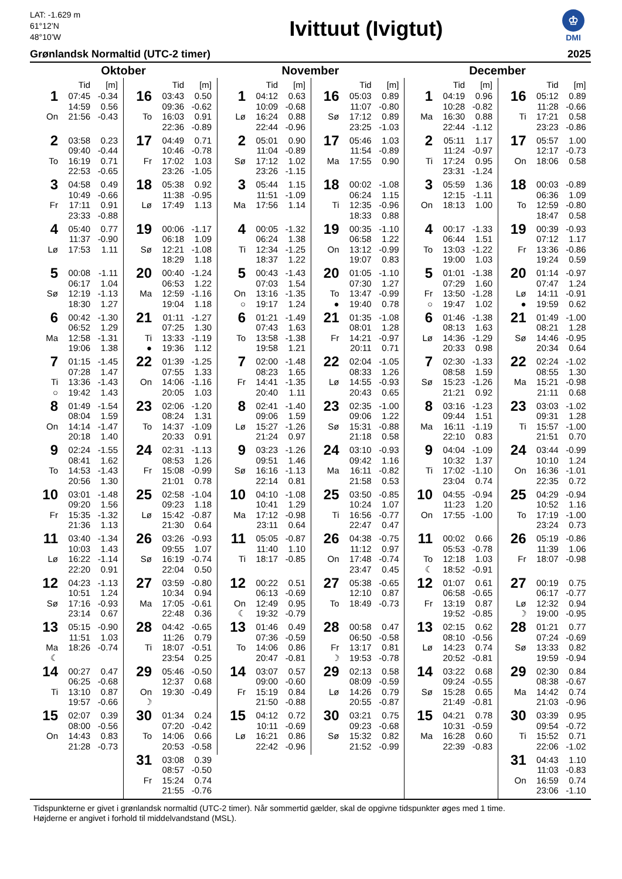LAT: -1.629 m
61°12’N
48°10’W
Ivittuut (Ivigtut)
♔
DMI
Grønlandsk Normaltid (UTC-2 timer) 2025
Oktober
| | Tid | [m] |
| --- | --- | --- |
| 1 | 07:45 | -0.34 |
| | 14:59 | 0.56 |
| On | 21:56 | -0.43 |
| 2 | 03:58 | 0.23 |
| | 09:40 | -0.44 |
| To | 16:19 | 0.71 |
| | 22:53 | -0.65 |
| 3 | 04:58 | 0.49 |
| | 10:49 | -0.66 |
| Fr | 17:11 | 0.91 |
| | 23:33 | -0.88 |
| 4 | 05:40 | 0.77 |
| | 11:37 | -0.90 |
| Lø | 17:53 | 1.11 |
| 5 | 00:08 | -1.11 |
| | 06:17 | 1.04 |
| Sø | 12:19 | -1.13 |
| | 18:30 | 1.27 |
| 6 | 00:42 | -1.30 |
| | 06:52 | 1.29 |
| Ma | 12:58 | -1.31 |
| | 19:06 | 1.38 |
| 7 | 01:15 | -1.45 |
| | 07:28 | 1.47 |
| Ti | 13:36 | -1.43 |
| ○ | 19:42 | 1.43 |
| 8 | 01:49 | -1.54 |
| | 08:04 | 1.59 |
| On | 14:14 | -1.47 |
| | 20:18 | 1.40 |
| 9 | 02:24 | -1.55 |
| | 08:41 | 1.62 |
| To | 14:53 | -1.43 |
| | 20:56 | 1.30 |
| 10 | 03:01 | -1.48 |
| | 09:20 | 1.56 |
| Fr | 15:35 | -1.32 |
| | 21:36 | 1.13 |
| 11 | 03:40 | -1.34 |
| | 10:03 | 1.43 |
| Lø | 16:22 | -1.14 |
| | 22:20 | 0.91 |
| 12 | 04:23 | -1.13 |
| | 10:51 | 1.24 |
| Sø | 17:16 | -0.93 |
| | 23:14 | 0.67 |
| 13 | 05:15 | -0.90 |
| | 11:51 | 1.03 |
| Ma | 18:26 | -0.74 |
| ☾ | | |
| 14 | 00:27 | 0.47 |
| | 06:25 | -0.68 |
| Ti | 13:10 | 0.87 |
| | 19:57 | -0.66 |
| 15 | 02:07 | 0.39 |
| | 08:00 | -0.56 |
| On | 14:43 | 0.83 |
| | 21:28 | -0.73 |
| | Tid | [m] |
| --- | --- | --- |
| 16 | 03:43 | 0.50 |
| | 09:36 | -0.62 |
| To | 16:03 | 0.91 |
| | 22:36 | -0.89 |
| 17 | 04:49 | 0.71 |
| | 10:46 | -0.78 |
| Fr | 17:02 | 1.03 |
| | 23:26 | -1.05 |
| 18 | 05:38 | 0.92 |
| | 11:38 | -0.95 |
| Lø | 17:49 | 1.13 |
| 19 | 00:06 | -1.17 |
| | 06:18 | 1.09 |
| Sø | 12:21 | -1.08 |
| | 18:29 | 1.18 |
| 20 | 00:40 | -1.24 |
| | 06:53 | 1.22 |
| Ma | 12:59 | -1.16 |
| | 19:04 | 1.18 |
| 21 | 01:11 | -1.27 |
| | 07:25 | 1.30 |
| Ti | 13:33 | -1.19 |
| ● | 19:36 | 1.12 |
| 22 | 01:39 | -1.25 |
| | 07:55 | 1.33 |
| On | 14:06 | -1.16 |
| | 20:05 | 1.03 |
| 23 | 02:06 | -1.20 |
| | 08:24 | 1.31 |
| To | 14:37 | -1.09 |
| | 20:33 | 0.91 |
| 24 | 02:31 | -1.13 |
| | 08:53 | 1.26 |
| Fr | 15:08 | -0.99 |
| | 21:01 | 0.78 |
| 25 | 02:58 | -1.04 |
| | 09:23 | 1.18 |
| Lø | 15:42 | -0.87 |
| | 21:30 | 0.64 |
| 26 | 03:26 | -0.93 |
| | 09:55 | 1.07 |
| Sø | 16:19 | -0.74 |
| | 22:04 | 0.50 |
| 27 | 03:59 | -0.80 |
| | 10:34 | 0.94 |
| Ma | 17:05 | -0.61 |
| | 22:48 | 0.36 |
| 28 | 04:42 | -0.65 |
| | 11:26 | 0.79 |
| Ti | 18:07 | -0.51 |
| | 23:54 | 0.25 |
| 29 | 05:46 | -0.50 |
| | 12:37 | 0.68 |
| On | 19:30 | -0.49 |
| ☽ | | |
| 30 | 01:34 | 0.24 |
| | 07:20 | -0.42 |
| To | 14:06 | 0.66 |
| | 20:53 | -0.58 |
| 31 | 03:08 | 0.39 |
| | 08:57 | -0.50 |
| Fr | 15:24 | 0.74 |
| | 21:55 | -0.76 |
November
| | Tid | [m] |
| --- | --- | --- |
| 1 | 04:12 | 0.63 |
| | 10:09 | -0.68 |
| Lø | 16:24 | 0.88 |
| | 22:44 | -0.96 |
| 2 | 05:01 | 0.90 |
| | 11:04 | -0.89 |
| Sø | 17:12 | 1.02 |
| | 23:26 | -1.15 |
| 3 | 05:44 | 1.15 |
| | 11:51 | -1.09 |
| Ma | 17:56 | 1.14 |
| 4 | 00:05 | -1.32 |
| | 06:24 | 1.38 |
| Ti | 12:34 | -1.25 |
| | 18:37 | 1.22 |
| 5 | 00:43 | -1.43 |
| | 07:03 | 1.54 |
| On | 13:16 | -1.35 |
| ○ | 19:17 | 1.24 |
| 6 | 01:21 | -1.49 |
| | 07:43 | 1.63 |
| To | 13:58 | -1.38 |
| | 19:58 | 1.21 |
| 7 | 02:00 | -1.48 |
| | 08:23 | 1.65 |
| Fr | 14:41 | -1.35 |
| | 20:40 | 1.11 |
| 8 | 02:41 | -1.40 |
| | 09:06 | 1.59 |
| Lø | 15:27 | -1.26 |
| | 21:24 | 0.97 |
| 9 | 03:23 | -1.26 |
| | 09:51 | 1.46 |
| Sø | 16:16 | -1.13 |
| | 22:14 | 0.81 |
| 10 | 04:10 | -1.08 |
| | 10:41 | 1.29 |
| Ma | 17:12 | -0.98 |
| | 23:11 | 0.64 |
| 11 | 05:05 | -0.87 |
| | 11:40 | 1.10 |
| Ti | 18:17 | -0.85 |
| 12 | 00:22 | 0.51 |
| | 06:13 | -0.69 |
| On | 12:49 | 0.95 |
| ☾ | 19:32 | -0.79 |
| 13 | 01:46 | 0.49 |
| | 07:36 | -0.59 |
| To | 14:06 | 0.86 |
| | 20:47 | -0.81 |
| 14 | 03:07 | 0.57 |
| | 09:00 | -0.60 |
| Fr | 15:19 | 0.84 |
| | 21:50 | -0.88 |
| 15 | 04:12 | 0.72 |
| | 10:11 | -0.69 |
| Lø | 16:21 | 0.86 |
| | 22:42 | -0.96 |
| | Tid | [m] |
| --- | --- | --- |
| 16 | 05:03 | 0.89 |
| | 11:07 | -0.80 |
| Sø | 17:12 | 0.89 |
| | 23:25 | -1.03 |
| 17 | 05:46 | 1.03 |
| | 11:54 | -0.89 |
| Ma | 17:55 | 0.90 |
| 18 | 00:02 | -1.08 |
| | 06:24 | 1.15 |
| Ti | 12:35 | -0.96 |
| | 18:33 | 0.88 |
| 19 | 00:35 | -1.10 |
| | 06:58 | 1.22 |
| On | 13:12 | -0.99 |
| | 19:07 | 0.83 |
| 20 | 01:05 | -1.10 |
| | 07:30 | 1.27 |
| To | 13:47 | -0.99 |
| ● | 19:40 | 0.78 |
| 21 | 01:35 | -1.08 |
| | 08:01 | 1.28 |
| Fr | 14:21 | -0.97 |
| | 20:11 | 0.71 |
| 22 | 02:04 | -1.05 |
| | 08:33 | 1.26 |
| Lø | 14:55 | -0.93 |
| | 20:43 | 0.65 |
| 23 | 02:35 | -1.00 |
| | 09:06 | 1.22 |
| Sø | 15:31 | -0.88 |
| | 21:18 | 0.58 |
| 24 | 03:10 | -0.93 |
| | 09:42 | 1.16 |
| Ma | 16:11 | -0.82 |
| | 21:58 | 0.53 |
| 25 | 03:50 | -0.85 |
| | 10:24 | 1.07 |
| Ti | 16:56 | -0.77 |
| | 22:47 | 0.47 |
| 26 | 04:38 | -0.75 |
| | 11:12 | 0.97 |
| On | 17:48 | -0.74 |
| | 23:47 | 0.45 |
| 27 | 05:38 | -0.65 |
| | 12:10 | 0.87 |
| To | 18:49 | -0.73 |
| 28 | 00:58 | 0.47 |
| | 06:50 | -0.58 |
| Fr | 13:17 | 0.81 |
| ☽ | 19:53 | -0.78 |
| 29 | 02:13 | 0.58 |
| | 08:09 | -0.59 |
| Lø | 14:26 | 0.79 |
| | 20:55 | -0.87 |
| 30 | 03:21 | 0.75 |
| | 09:23 | -0.68 |
| Sø | 15:32 | 0.82 |
| | 21:52 | -0.99 |
December
| | Tid | [m] |
| --- | --- | --- |
| 1 | 04:19 | 0.96 |
| | 10:28 | -0.82 |
| Ma | 16:30 | 0.88 |
| | 22:44 | -1.12 |
| 2 | 05:11 | 1.17 |
| | 11:24 | -0.97 |
| Ti | 17:24 | 0.95 |
| | 23:31 | -1.24 |
| 3 | 05:59 | 1.36 |
| | 12:15 | -1.11 |
| On | 18:13 | 1.00 |
| 4 | 00:17 | -1.33 |
| | 06:44 | 1.51 |
| To | 13:03 | -1.22 |
| | 19:00 | 1.03 |
| 5 | 01:01 | -1.38 |
| | 07:29 | 1.60 |
| Fr | 13:50 | -1.28 |
| ○ | 19:47 | 1.02 |
| 6 | 01:46 | -1.38 |
| | 08:13 | 1.63 |
| Lø | 14:36 | -1.29 |
| | 20:33 | 0.98 |
| 7 | 02:30 | -1.33 |
| | 08:58 | 1.59 |
| Sø | 15:23 | -1.26 |
| | 21:21 | 0.92 |
| 8 | 03:16 | -1.23 |
| | 09:44 | 1.51 |
| Ma | 16:11 | -1.19 |
| | 22:10 | 0.83 |
| 9 | 04:04 | -1.09 |
| | 10:32 | 1.37 |
| Ti | 17:02 | -1.10 |
| | 23:04 | 0.74 |
| 10 | 04:55 | -0.94 |
| | 11:23 | 1.20 |
| On | 17:55 | -1.00 |
| 11 | 00:02 | 0.66 |
| | 05:53 | -0.78 |
| To | 12:18 | 1.03 |
| ☾ | 18:52 | -0.91 |
| 12 | 01:07 | 0.61 |
| | 06:58 | -0.65 |
| Fr | 13:19 | 0.87 |
| | 19:52 | -0.85 |
| 13 | 02:15 | 0.62 |
| | 08:10 | -0.56 |
| Lø | 14:23 | 0.74 |
| | 20:52 | -0.81 |
| 14 | 03:22 | 0.68 |
| | 09:24 | -0.55 |
| Sø | 15:28 | 0.65 |
| | 21:49 | -0.81 |
| 15 | 04:21 | 0.78 |
| | 10:31 | -0.59 |
| Ma | 16:28 | 0.60 |
| | 22:39 | -0.83 |
| | Tid | [m] |
| --- | --- | --- |
| 16 | 05:12 | 0.89 |
| | 11:28 | -0.66 |
| Ti | 17:21 | 0.58 |
| | 23:23 | -0.86 |
| 17 | 05:57 | 1.00 |
| | 12:17 | -0.73 |
| On | 18:06 | 0.58 |
| 18 | 00:03 | -0.89 |
| | 06:36 | 1.09 |
| To | 12:59 | -0.80 |
| | 18:47 | 0.58 |
| 19 | 00:39 | -0.93 |
| | 07:12 | 1.17 |
| Fr | 13:36 | -0.86 |
| | 19:24 | 0.59 |
| 20 | 01:14 | -0.97 |
| | 07:47 | 1.24 |
| Lø | 14:11 | -0.91 |
| ● | 19:59 | 0.62 |
| 21 | 01:49 | -1.00 |
| | 08:21 | 1.28 |
| Sø | 14:46 | -0.95 |
| | 20:34 | 0.64 |
| 22 | 02:24 | -1.02 |
| | 08:55 | 1.30 |
| Ma | 15:21 | -0.98 |
| | 21:11 | 0.68 |
| 23 | 03:03 | -1.02 |
| | 09:31 | 1.28 |
| Ti | 15:57 | -1.00 |
| | 21:51 | 0.70 |
| 24 | 03:44 | -0.99 |
| | 10:10 | 1.24 |
| On | 16:36 | -1.01 |
| | 22:35 | 0.72 |
| 25 | 04:29 | -0.94 |
| | 10:52 | 1.16 |
| To | 17:19 | -1.00 |
| | 23:24 | 0.73 |
| 26 | 05:19 | -0.86 |
| | 11:39 | 1.06 |
| Fr | 18:07 | -0.98 |
| 27 | 00:19 | 0.75 |
| | 06:17 | -0.77 |
| Lø | 12:32 | 0.94 |
| ☽ | 19:00 | -0.95 |
| 28 | 01:21 | 0.77 |
| | 07:24 | -0.69 |
| Sø | 13:33 | 0.82 |
| | 19:59 | -0.94 |
| 29 | 02:30 | 0.84 |
| | 08:38 | -0.67 |
| Ma | 14:42 | 0.74 |
| | 21:03 | -0.96 |
| 30 | 03:39 | 0.95 |
| | 09:54 | -0.72 |
| Ti | 15:52 | 0.71 |
| | 22:06 | -1.02 |
| 31 | 04:43 | 1.10 |
| | 11:03 | -0.83 |
| On | 16:59 | 0.74 |
| | 23:06 | -1.10 |
Tidspunkterne er givet i grønlandsk normaltid (UTC-2 timer). Når sommertid gælder, skal de opgivne tidspunkter øges med 1 time.
Højderne er angivet i forhold til middelvandstand (MSL).